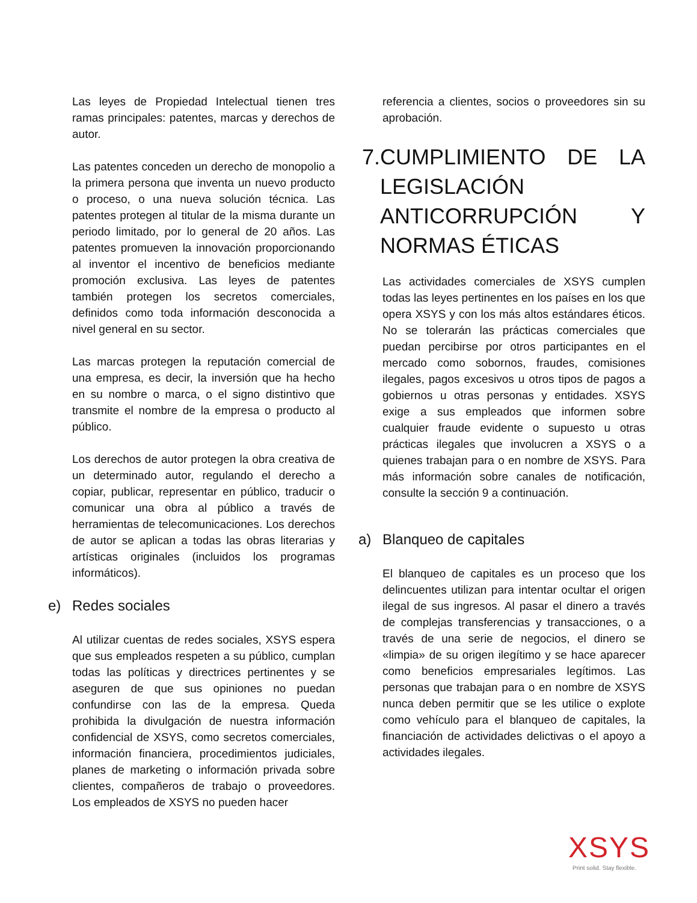Las leyes de Propiedad Intelectual tienen tres ramas principales: patentes, marcas y derechos de autor.
Las patentes conceden un derecho de monopolio a la primera persona que inventa un nuevo producto o proceso, o una nueva solución técnica. Las patentes protegen al titular de la misma durante un periodo limitado, por lo general de 20 años. Las patentes promueven la innovación proporcionando al inventor el incentivo de beneficios mediante promoción exclusiva. Las leyes de patentes también protegen los secretos comerciales, definidos como toda información desconocida a nivel general en su sector.
Las marcas protegen la reputación comercial de una empresa, es decir, la inversión que ha hecho en su nombre o marca, o el signo distintivo que transmite el nombre de la empresa o producto al público.
Los derechos de autor protegen la obra creativa de un determinado autor, regulando el derecho a copiar, publicar, representar en público, traducir o comunicar una obra al público a través de herramientas de telecomunicaciones. Los derechos de autor se aplican a todas las obras literarias y artísticas originales (incluidos los programas informáticos).
e) Redes sociales
Al utilizar cuentas de redes sociales, XSYS espera que sus empleados respeten a su público, cumplan todas las políticas y directrices pertinentes y se aseguren de que sus opiniones no puedan confundirse con las de la empresa. Queda prohibida la divulgación de nuestra información confidencial de XSYS, como secretos comerciales, información financiera, procedimientos judiciales, planes de marketing o información privada sobre clientes, compañeros de trabajo o proveedores. Los empleados de XSYS no pueden hacer
referencia a clientes, socios o proveedores sin su aprobación.
7.
CUMPLIMIENTO DE LA LEGISLACIÓN ANTICORRUPCIÓN Y NORMAS ÉTICAS
Las actividades comerciales de XSYS cumplen todas las leyes pertinentes en los países en los que opera XSYS y con los más altos estándares éticos. No se tolerarán las prácticas comerciales que puedan percibirse por otros participantes en el mercado como sobornos, fraudes, comisiones ilegales, pagos excesivos u otros tipos de pagos a gobiernos u otras personas y entidades. XSYS exige a sus empleados que informen sobre cualquier fraude evidente o supuesto u otras prácticas ilegales que involucren a XSYS o a quienes trabajan para o en nombre de XSYS. Para más información sobre canales de notificación, consulte la sección 9 a continuación.
a) Blanqueo de capitales
El blanqueo de capitales es un proceso que los delincuentes utilizan para intentar ocultar el origen ilegal de sus ingresos. Al pasar el dinero a través de complejas transferencias y transacciones, o a través de una serie de negocios, el dinero se «limpia» de su origen ilegítimo y se hace aparecer como beneficios empresariales legítimos. Las personas que trabajan para o en nombre de XSYS nunca deben permitir que se les utilice o explote como vehículo para el blanqueo de capitales, la financiación de actividades delictivas o el apoyo a actividades ilegales.
XSYS
Print solid. Stay flexible.